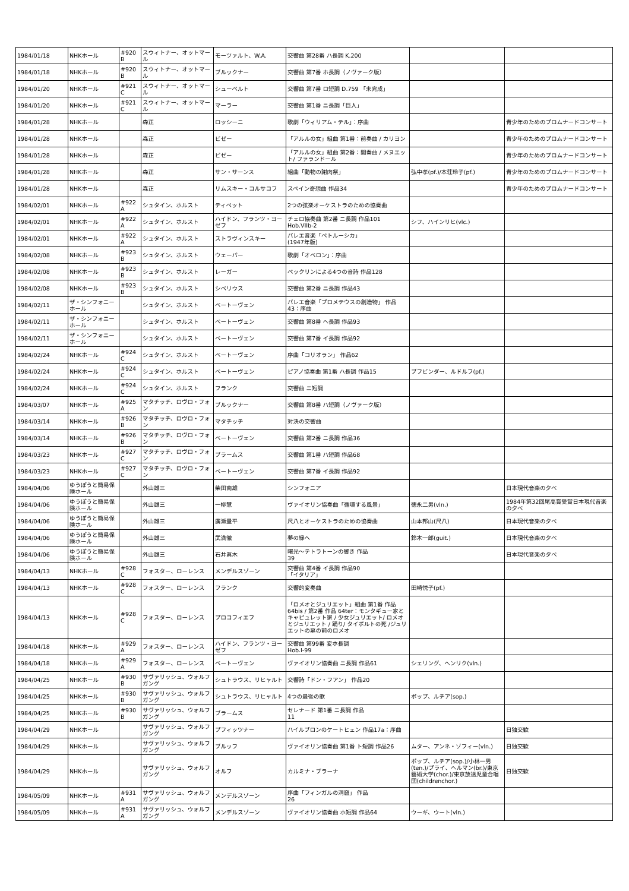| 1984/01/18 | NHKホール | #920 B | スウィトナー、オットマール | モーツァルト、W.A. | 交響曲 第28番 ハ長調 K.200 | | |
| 1984/01/18 | NHKホール | #920 B | スウィトナー、オットマール | ブルックナー | 交響曲 第7番 ホ長調（ノヴァーク版） | | |
| 1984/01/20 | NHKホール | #921 C | スウィトナー、オットマール | シューベルト | 交響曲 第7番 ロ短調 D.759 「未完成」 | | |
| 1984/01/20 | NHKホール | #921 C | スウィトナー、オットマール | マーラー | 交響曲 第1番 ニ長調「巨人」 | | |
| 1984/01/28 | NHKホール | | 森正 | ロッシーニ | 歌劇「ウィリアム・テル」：序曲 | | 青少年のためのプロムナードコンサート |
| 1984/01/28 | NHKホール | | 森正 | ビゼー | 「アルルの女」組曲 第1番：前奏曲 / カリヨン | | 青少年のためのプロムナードコンサート |
| 1984/01/28 | NHKホール | | 森正 | ビゼー | 「アルルの女」組曲 第2番：間奏曲 / メヌエット/ ファランドール | | 青少年のためのプロムナードコンサート |
| 1984/01/28 | NHKホール | | 森正 | サン・サーンス | 組曲「動物の謝肉祭」 | 弘中孝(pf.)/本荘玲子(pf.) | 青少年のためのプロムナードコンサート |
| 1984/01/28 | NHKホール | | 森正 | リムスキー・コルサコフ | スペイン奇想曲 作品34 | | 青少年のためのプロムナードコンサート |
| 1984/02/01 | NHKホール | #922 A | シュタイン、ホルスト | ティペット | 2つの弦楽オーケストラのための協奏曲 | | |
| 1984/02/01 | NHKホール | #922 A | シュタイン、ホルスト | ハイドン、フランツ・ヨーゼフ | チェロ協奏曲 第2番 ニ長調 作品101 Hob.VIIb-2 | シフ、ハインリヒ(vlc.) | |
| 1984/02/01 | NHKホール | #922 A | シュタイン、ホルスト | ストラヴィンスキー | バレエ音楽「ペトルーシカ」 (1947年版) | | |
| 1984/02/08 | NHKホール | #923 B | シュタイン、ホルスト | ウェーバー | 歌劇「オベロン」：序曲 | | |
| 1984/02/08 | NHKホール | #923 B | シュタイン、ホルスト | レーガー | ベックリンによる4つの音詩 作品128 | | |
| 1984/02/08 | NHKホール | #923 B | シュタイン、ホルスト | シベリウス | 交響曲 第2番 ニ長調 作品43 | | |
| 1984/02/11 | ザ・シンフォニーホール | | シュタイン、ホルスト | ベートーヴェン | バレエ音楽「プロメテウスの創造物」 作品43：序曲 | | |
| 1984/02/11 | ザ・シンフォニーホール | | シュタイン、ホルスト | ベートーヴェン | 交響曲 第8番 ヘ長調 作品93 | | |
| 1984/02/11 | ザ・シンフォニーホール | | シュタイン、ホルスト | ベートーヴェン | 交響曲 第7番 イ長調 作品92 | | |
| 1984/02/24 | NHKホール | #924 C | シュタイン、ホルスト | ベートーヴェン | 序曲「コリオラン」 作品62 | | |
| 1984/02/24 | NHKホール | #924 C | シュタイン、ホルスト | ベートーヴェン | ピアノ協奏曲 第1番 ハ長調 作品15 | ブフビンダー、ルドルフ(pf.) | |
| 1984/02/24 | NHKホール | #924 C | シュタイン、ホルスト | フランク | 交響曲 ニ短調 | | |
| 1984/03/07 | NHKホール | #925 A | マタチッチ、ロヴロ・フォン | ブルックナー | 交響曲 第8番 ハ短調（ノヴァーク版） | | |
| 1984/03/14 | NHKホール | #926 B | マタチッチ、ロヴロ・フォン | マタチッチ | 対決の交響曲 | | |
| 1984/03/14 | NHKホール | #926 B | マタチッチ、ロヴロ・フォン | ベートーヴェン | 交響曲 第2番 ニ長調 作品36 | | |
| 1984/03/23 | NHKホール | #927 C | マタチッチ、ロヴロ・フォン | ブラームス | 交響曲 第1番 ハ短調 作品68 | | |
| 1984/03/23 | NHKホール | #927 C | マタチッチ、ロヴロ・フォン | ベートーヴェン | 交響曲 第7番 イ長調 作品92 | | |
| 1984/04/06 | ゆうぽうと簡易保険ホール | | 外山雄三 | 柴田南雄 | シンフォニア | | 日本現代音楽の夕べ |
| 1984/04/06 | ゆうぽうと簡易保険ホール | | 外山雄三 | 一柳慧 | ヴァイオリン協奏曲「循環する風景」 | 徳永二男(vln.) | 1984年第32回尾高賞受賞日本現代音楽の夕べ |
| 1984/04/06 | ゆうぽうと簡易保険ホール | | 外山雄三 | 廣瀬量平 | 尺八とオーケストラのための協奏曲 | 山本邦山(尺八) | 日本現代音楽の夕べ |
| 1984/04/06 | ゆうぽうと簡易保険ホール | | 外山雄三 | 武満徹 | 夢の縁へ | 鈴木一郎(guit.) | 日本現代音楽の夕べ |
| 1984/04/06 | ゆうぽうと簡易保険ホール | | 外山雄三 | 石井眞木 | 曙光～テトラトーンの響き 作品 39 | | 日本現代音楽の夕べ |
| 1984/04/13 | NHKホール | #928 C | フォスター、ローレンス | メンデルスゾーン | 交響曲 第4番 イ長調 作品90 「イタリア」 | | |
| 1984/04/13 | NHKホール | #928 C | フォスター、ローレンス | フランク | 交響的変奏曲 | 田崎悦子(pf.) | |
| 1984/04/13 | NHKホール | #928 C | フォスター、ローレンス | プロコフィエフ | 「ロメオとジュリエット」組曲 第1番 作品64bis / 第2番 作品 64ter：モンタギュー家とキャピュレット家 / 少女ジュリエット/ ロメオとジュリエット / 踊り/ タイボルトの死 /ジュリエットの墓の前のロメオ | | |
| 1984/04/18 | NHKホール | #929 A | フォスター、ローレンス | ハイドン、フランツ・ヨーゼフ | 交響曲 第99番 変ホ長調 Hob.I-99 | | |
| 1984/04/18 | NHKホール | #929 A | フォスター、ローレンス | ベートーヴェン | ヴァイオリン協奏曲 ニ長調 作品61 | シェリング、ヘンリク(vln.) | |
| 1984/04/25 | NHKホール | #930 B | サヴァリッシュ、ウォルフガング | シュトラウス、リヒャルト | 交響詩「ドン・フアン」 作品20 | | |
| 1984/04/25 | NHKホール | #930 B | サヴァリッシュ、ウォルフガング | シュトラウス、リヒャルト | 4つの最後の歌 | ポップ、ルチア(sop.) | |
| 1984/04/25 | NHKホール | #930 B | サヴァリッシュ、ウォルフガング | ブラームス | セレナード 第1番 ニ長調 作品 11 | | |
| 1984/04/29 | NHKホール | | サヴァリッシュ、ウォルフガング | プフィッツナー | ハイルブロンのケートヒェン 作品17a：序曲 | | 日独交歓 |
| 1984/04/29 | NHKホール | | サヴァリッシュ、ウォルフガング | ブルッフ | ヴァイオリン協奏曲 第1番 ト短調 作品26 | ムター、アンネ・ゾフィー(vln.) | 日独交歓 |
| 1984/04/29 | NHKホール | | サヴァリッシュ、ウォルフガング | オルフ | カルミナ・ブラーナ | ポップ、ルチア(sop.)/小林一男(ten.)/プライ、ヘルマン(br.)/東京藝術大学(chor.)/東京放送児童合唱団(childrenchor.) | 日独交歓 |
| 1984/05/09 | NHKホール | #931 A | サヴァリッシュ、ウォルフガング | メンデルスゾーン | 序曲「フィンガルの洞窟」 作品 26 | | |
| 1984/05/09 | NHKホール | #931 A | サヴァリッシュ、ウォルフガング | メンデルスゾーン | ヴァイオリン協奏曲 ホ短調 作品64 | ウーギ、ウート(vln.) | |